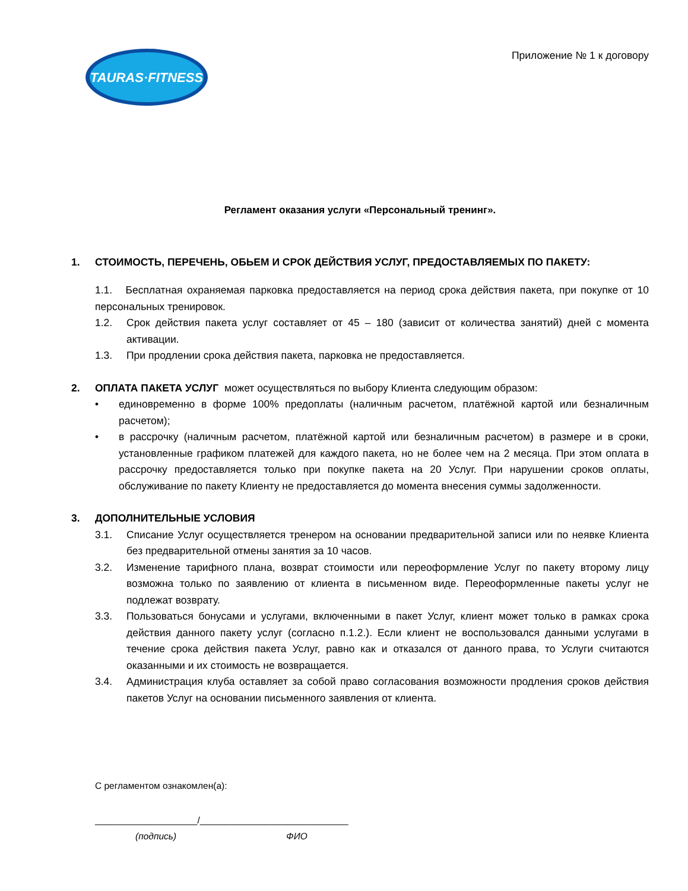TAURAS·FITNESS
Приложение № 1 к договору
Регламент оказания услуги «Персональный тренинг».
1. СТОИМОСТЬ, ПЕРЕЧЕНЬ, ОБЬЕМ И СРОК ДЕЙСТВИЯ УСЛУГ, ПРЕДОСТАВЛЯЕМЫХ ПО ПАКЕТУ:
1.1. Бесплатная охраняемая парковка предоставляется на период срока действия пакета, при покупке от 10 персональных тренировок.
1.2. Срок действия пакета услуг составляет от 45 – 180 (зависит от количества занятий) дней с момента активации.
1.3. При продлении срока действия пакета, парковка не предоставляется.
2. ОПЛАТА ПАКЕТА УСЛУГ может осуществляться по выбору Клиента следующим образом:
• единовременно в форме 100% предоплаты (наличным расчетом, платёжной картой или безналичным расчетом);
• в рассрочку (наличным расчетом, платёжной картой или безналичным расчетом) в размере и в сроки, установленные графиком платежей для каждого пакета, но не более чем на 2 месяца. При этом оплата в рассрочку предоставляется только при покупке пакета на 20 Услуг. При нарушении сроков оплаты, обслуживание по пакету Клиенту не предоставляется до момента внесения суммы задолженности.
3. ДОПОЛНИТЕЛЬНЫЕ УСЛОВИЯ
3.1. Списание Услуг осуществляется тренером на основании предварительной записи или по неявке Клиента без предварительной отмены занятия за 10 часов.
3.2. Изменение тарифного плана, возврат стоимости или переоформление Услуг по пакету второму лицу возможна только по заявлению от клиента в письменном виде. Переоформленные пакеты услуг не подлежат возврату.
3.3. Пользоваться бонусами и услугами, включенными в пакет Услуг, клиент может только в рамках срока действия данного пакету услуг (согласно п.1.2.). Если клиент не воспользовался данными услугами в течение срока действия пакета Услуг, равно как и отказался от данного права, то Услуги считаются оказанными и их стоимость не возвращается.
3.4. Администрация клуба оставляет за собой право согласования возможности продления сроков действия пакетов Услуг на основании письменного заявления от клиента.
С регламентом ознакомлен(а):
____________________/_____________________________
(подпись) ФИО